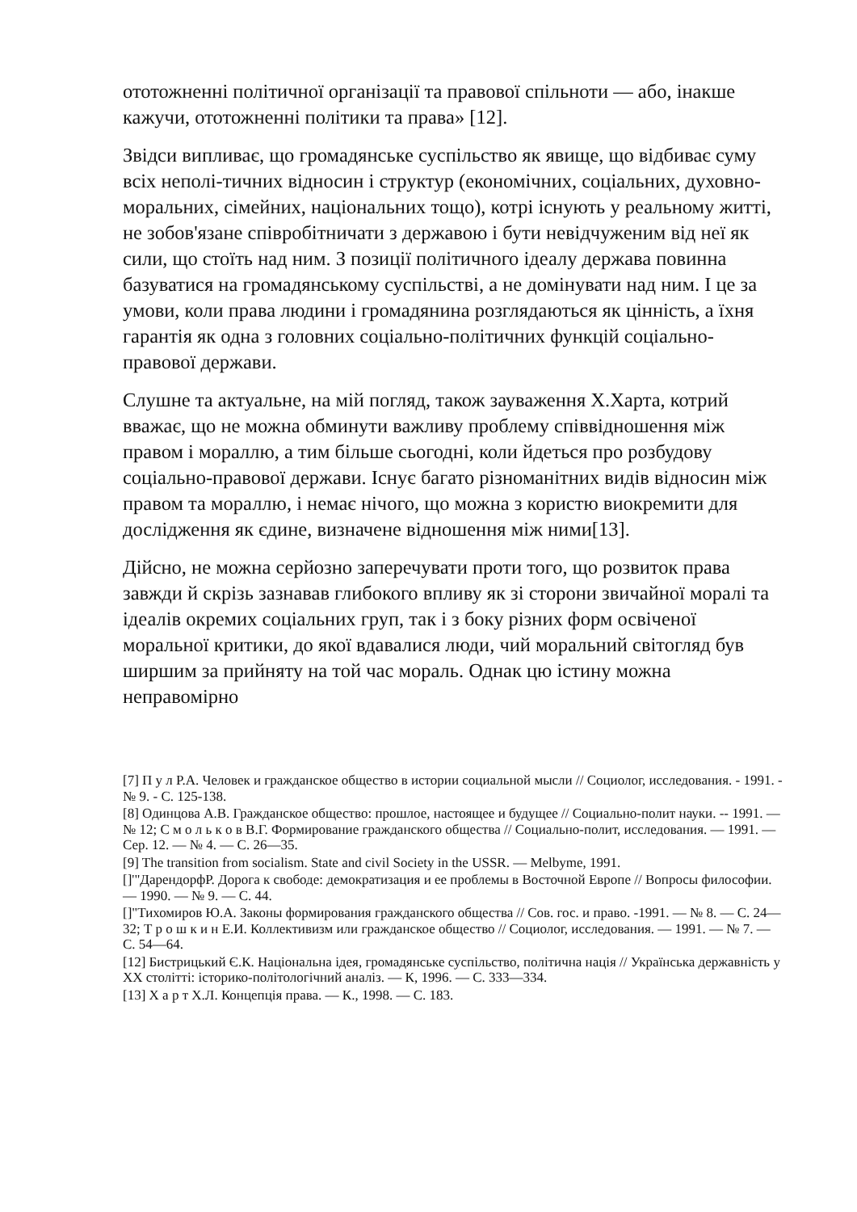ототожненні політичної організації та правової спільноти — або, інакше кажучи, ототожненні політики та права» [12].
Звідси випливає, що громадянське суспільство як явище, що відбиває суму всіх неполі-тичних відносин і структур (економічних, соціальних, духовно-моральних, сімейних, національних тощо), котрі існують у реальному житті, не зобов'язане співробітничати з державою і бути невідчуженим від неї як сили, що стоїть над ним. З позиції політичного ідеалу держава повинна базуватися на громадянському суспільстві, а не домінувати над ним. І це за умови, коли права людини і громадянина розглядаються як цінність, а їхня гарантія як одна з головних соціально-політичних функцій соціально-правової держави.
Слушне та актуальне, на мій погляд, також зауваження Х.Харта, котрий вважає, що не можна обминути важливу проблему співвідношення між правом і мораллю, а тим більше сьогодні, коли йдеться про розбудову соціально-правової держави. Існує багато різноманітних видів відносин між правом та мораллю, і немає нічого, що можна з користю виокремити для дослідження як єдине, визначене відношення між ними[13].
Дійсно, не можна серйозно заперечувати проти того, що розвиток права завжди й скрізь зазнавав глибокого впливу як зі сторони звичайної моралі та ідеалів окремих соціальних груп, так і з боку різних форм освіченої моральної критики, до якої вдавалися люди, чий моральний світогляд був ширшим за прийняту на той час мораль. Однак цю істину можна неправомірно
[7] П у л Р.А. Человек и гражданское общество в истории социальной мысли // Социолог, исследования. - 1991. - № 9. - С. 125-138.
[8] Одинцова А.В. Гражданское общество: прошлое, настоящее и будущее // Социально-полит науки. -- 1991. — № 12; С м о л ь к о в В.Г. Формирование гражданского общества // Социально-полит, исследования. — 1991. — Сер. 12. — № 4. — С. 26—35.
[9] The transition from socialism. State and civil Society in the USSR. — Melbyme, 1991.
[]'"ДарендорфР. Дорога к свободе: демократизация и ее проблемы в Восточной Европе // Вопросы философии. — 1990. — № 9. — С. 44.
[]"Тихомиров Ю.А. Законы формирования гражданского общества // Сов. гос. и право. -1991. — № 8. — С. 24—32; Т р о ш к и н Е.И. Коллективизм или гражданское общество // Социолог, исследования. — 1991. — № 7. — С. 54—64.
[12] Бистрицький Є.К. Національна ідея, громадянське суспільство, політична нація // Українська державність у XX столітті: історико-політологічний аналіз. — К, 1996. — С. 333—334.
[13] Х а р т Х.Л. Концепція права. — К., 1998. — С. 183.